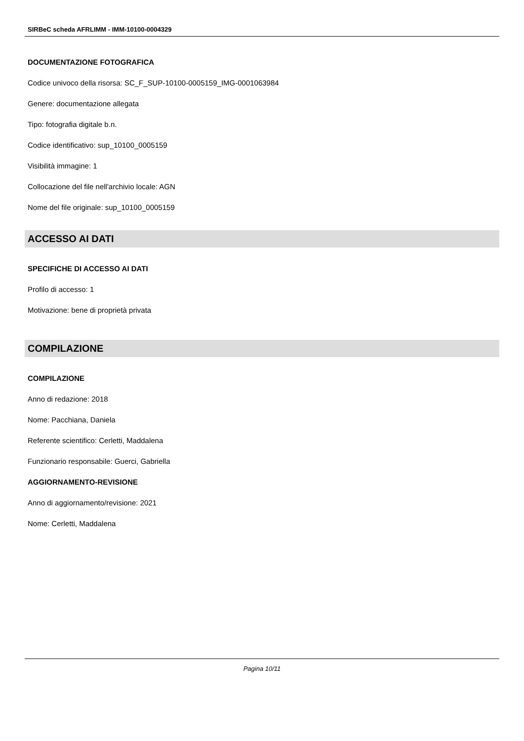SIRBeC scheda AFRLIMM - IMM-10100-0004329
DOCUMENTAZIONE FOTOGRAFICA
Codice univoco della risorsa: SC_F_SUP-10100-0005159_IMG-0001063984
Genere: documentazione allegata
Tipo: fotografia digitale b.n.
Codice identificativo: sup_10100_0005159
Visibilità immagine: 1
Collocazione del file nell'archivio locale: AGN
Nome del file originale: sup_10100_0005159
ACCESSO AI DATI
SPECIFICHE DI ACCESSO AI DATI
Profilo di accesso: 1
Motivazione: bene di proprietà privata
COMPILAZIONE
COMPILAZIONE
Anno di redazione: 2018
Nome: Pacchiana, Daniela
Referente scientifico: Cerletti, Maddalena
Funzionario responsabile: Guerci, Gabriella
AGGIORNAMENTO-REVISIONE
Anno di aggiornamento/revisione: 2021
Nome: Cerletti, Maddalena
Pagina 10/11